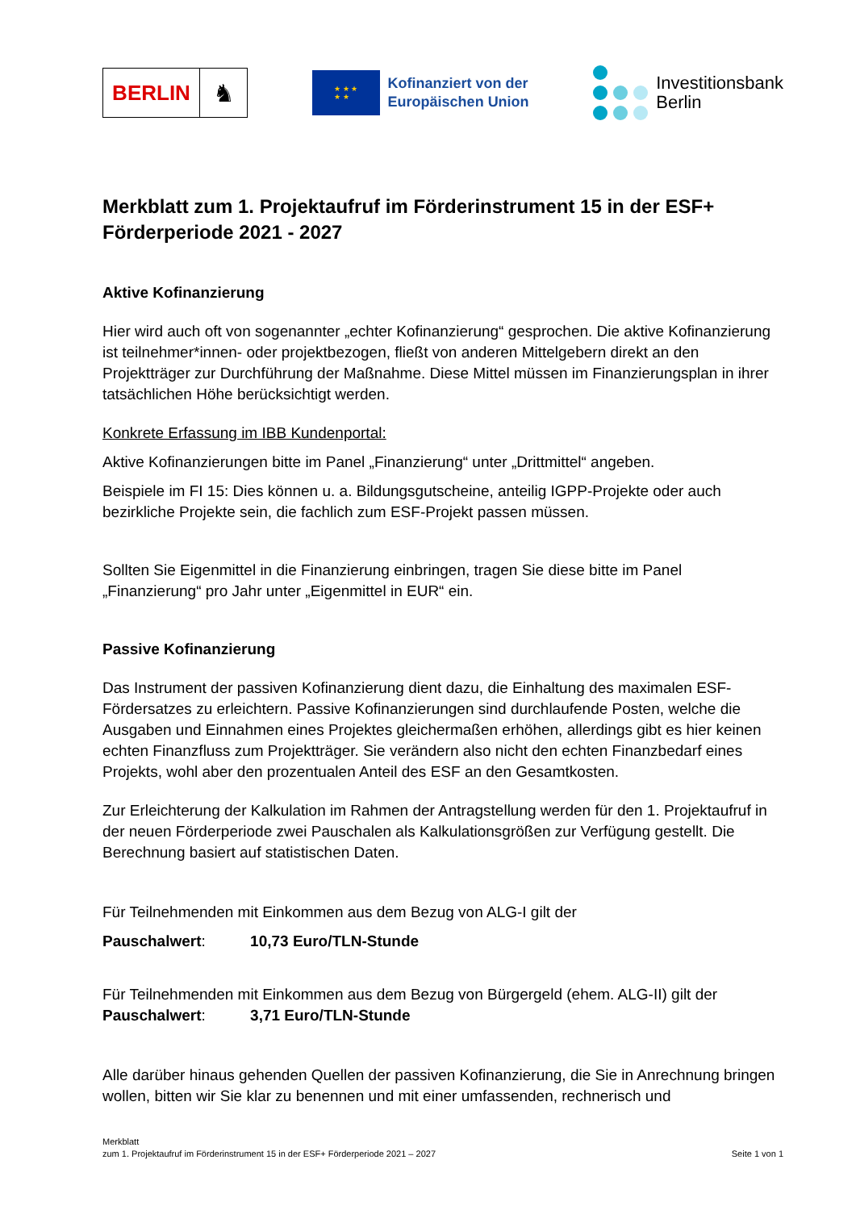BERLIN
♞
★ ★ ★
★ ★
Kofinanziert von der
Europäischen Union
Investitionsbank
Berlin
Merkblatt zum 1. Projektaufruf im Förderinstrument 15 in der ESF+ Förderperiode 2021 - 2027
Aktive Kofinanzierung
Hier wird auch oft von sogenannter „echter Kofinanzierung“ gesprochen. Die aktive Kofinanzierung ist teilnehmer*innen- oder projektbezogen, fließt von anderen Mittelgebern direkt an den Projektträger zur Durchführung der Maßnahme. Diese Mittel müssen im Finanzierungsplan in ihrer tatsächlichen Höhe berücksichtigt werden.
Konkrete Erfassung im IBB Kundenportal:
Aktive Kofinanzierungen bitte im Panel „Finanzierung“ unter „Drittmittel“ angeben.
Beispiele im FI 15: Dies können u. a. Bildungsgutscheine, anteilig IGPP-Projekte oder auch bezirkliche Projekte sein, die fachlich zum ESF-Projekt passen müssen.
Sollten Sie Eigenmittel in die Finanzierung einbringen, tragen Sie diese bitte im Panel „Finanzierung“ pro Jahr unter „Eigenmittel in EUR“ ein.
Passive Kofinanzierung
Das Instrument der passiven Kofinanzierung dient dazu, die Einhaltung des maximalen ESF-Fördersatzes zu erleichtern. Passive Kofinanzierungen sind durchlaufende Posten, welche die Ausgaben und Einnahmen eines Projektes gleichermaßen erhöhen, allerdings gibt es hier keinen echten Finanzfluss zum Projektträger. Sie verändern also nicht den echten Finanzbedarf eines Projekts, wohl aber den prozentualen Anteil des ESF an den Gesamtkosten.
Zur Erleichterung der Kalkulation im Rahmen der Antragstellung werden für den 1. Projektaufruf in der neuen Förderperiode zwei Pauschalen als Kalkulationsgrößen zur Verfügung gestellt. Die Berechnung basiert auf statistischen Daten.
Für Teilnehmenden mit Einkommen aus dem Bezug von ALG-I gilt der
Pauschalwert: 10,73 Euro/TLN-Stunde
Für Teilnehmenden mit Einkommen aus dem Bezug von Bürgergeld (ehem. ALG-II) gilt der
Pauschalwert: 3,71 Euro/TLN-Stunde
Alle darüber hinaus gehenden Quellen der passiven Kofinanzierung, die Sie in Anrechnung bringen wollen, bitten wir Sie klar zu benennen und mit einer umfassenden, rechnerisch und
Merkblatt
zum 1. Projektaufruf im Förderinstrument 15 in der ESF+ Förderperiode 2021 – 2027
Seite 1 von 1